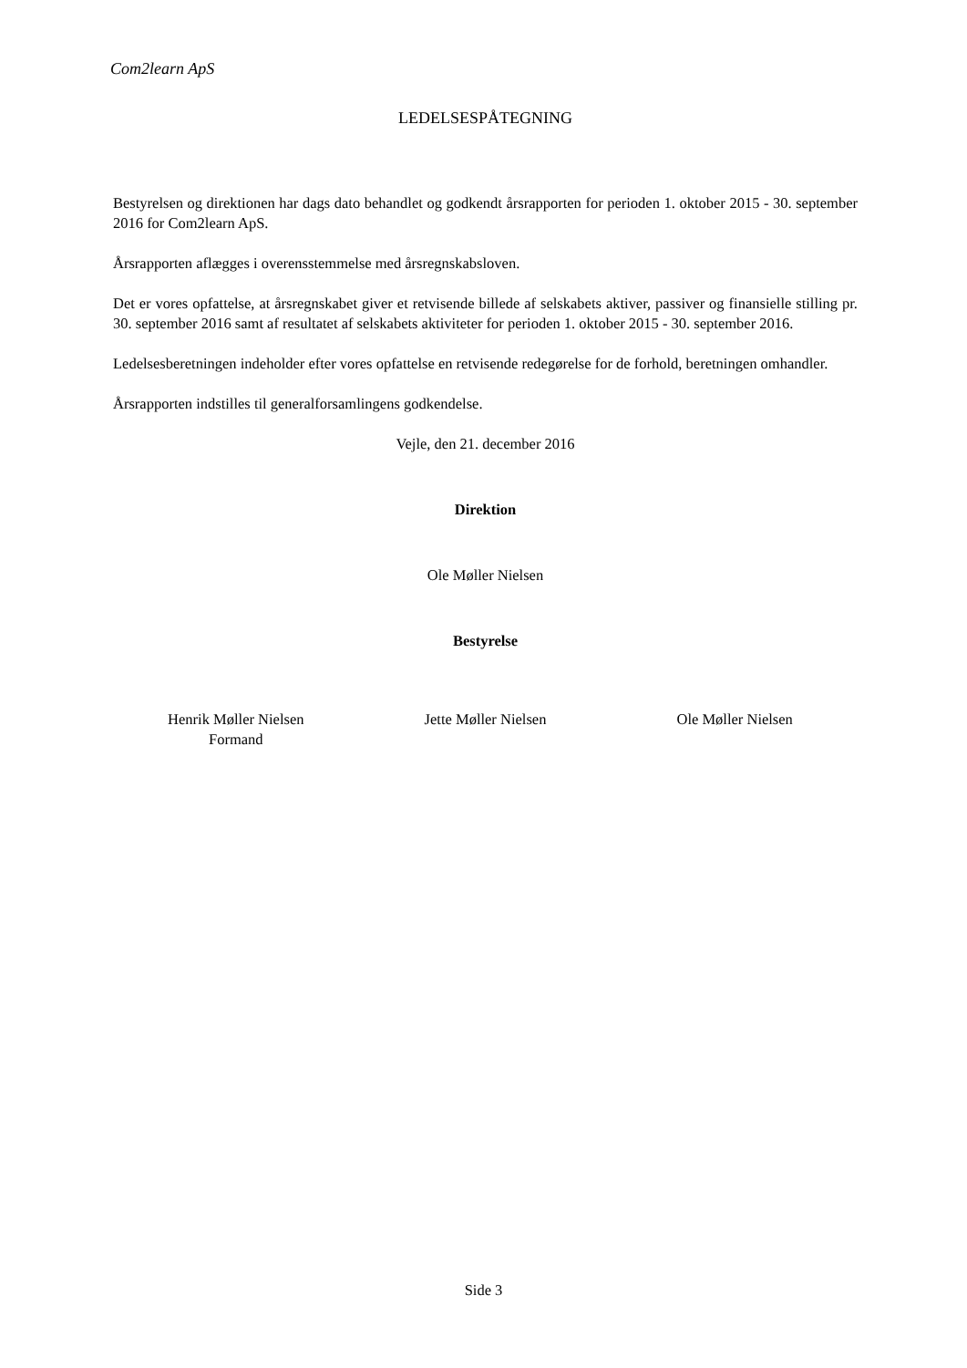Com2learn ApS
LEDELSESPÅTEGNING
Bestyrelsen og direktionen har dags dato behandlet og godkendt årsrapporten for perioden 1. oktober 2015 - 30. september 2016 for Com2learn ApS.
Årsrapporten aflægges i overensstemmelse med årsregnskabsloven.
Det er vores opfattelse, at årsregnskabet giver et retvisende billede af selskabets aktiver, passiver og finansielle stilling pr. 30. september 2016 samt af resultatet af selskabets aktiviteter for perioden 1. oktober 2015 - 30. september 2016.
Ledelsesberetningen indeholder efter vores opfattelse en retvisende redegørelse for de forhold, beretningen omhandler.
Årsrapporten indstilles til generalforsamlingens godkendelse.
Vejle, den 21. december 2016
Direktion
Ole Møller Nielsen
Bestyrelse
Henrik Møller Nielsen
Formand
Jette Møller Nielsen Ole Møller Nielsen
Side 3